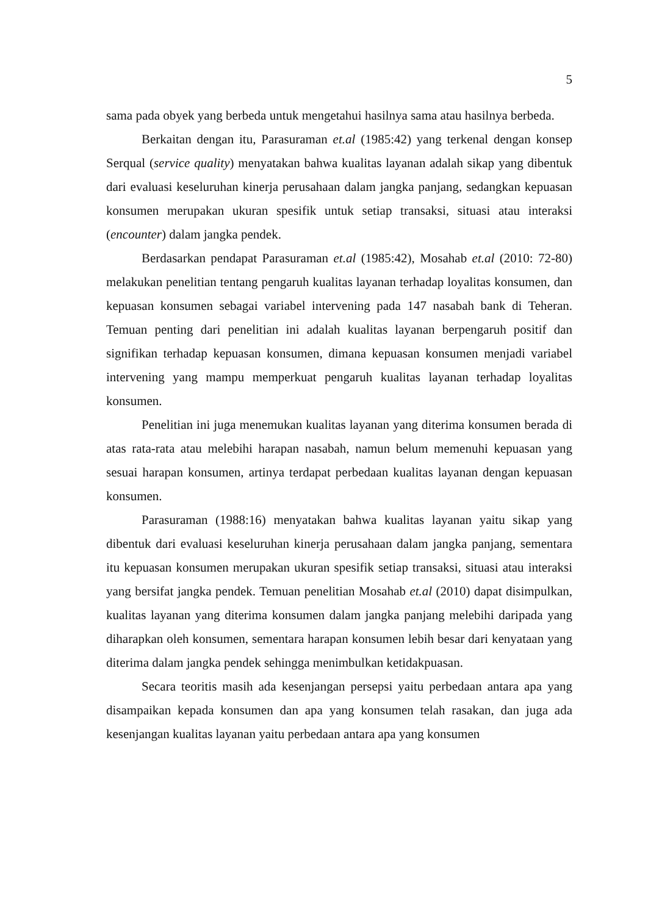5
sama pada obyek yang berbeda untuk mengetahui hasilnya sama atau hasilnya berbeda.
Berkaitan dengan itu, Parasuraman et.al (1985:42) yang terkenal dengan konsep Serqual (service quality) menyatakan bahwa kualitas layanan adalah sikap yang dibentuk dari evaluasi keseluruhan kinerja perusahaan dalam jangka panjang, sedangkan kepuasan konsumen merupakan ukuran spesifik untuk setiap transaksi, situasi atau interaksi (encounter) dalam jangka pendek.
Berdasarkan pendapat Parasuraman et.al (1985:42), Mosahab et.al (2010: 72-80) melakukan penelitian tentang pengaruh kualitas layanan terhadap loyalitas konsumen, dan kepuasan konsumen sebagai variabel intervening pada 147 nasabah bank di Teheran. Temuan penting dari penelitian ini adalah kualitas layanan berpengaruh positif dan signifikan terhadap kepuasan konsumen, dimana kepuasan konsumen menjadi variabel intervening yang mampu memperkuat pengaruh kualitas layanan terhadap loyalitas konsumen.
Penelitian ini juga menemukan kualitas layanan yang diterima konsumen berada di atas rata-rata atau melebihi harapan nasabah, namun belum memenuhi kepuasan yang sesuai harapan konsumen, artinya terdapat perbedaan kualitas layanan dengan kepuasan konsumen.
Parasuraman (1988:16) menyatakan bahwa kualitas layanan yaitu sikap yang dibentuk dari evaluasi keseluruhan kinerja perusahaan dalam jangka panjang, sementara itu kepuasan konsumen merupakan ukuran spesifik setiap transaksi, situasi atau interaksi yang bersifat jangka pendek. Temuan penelitian Mosahab et.al (2010) dapat disimpulkan, kualitas layanan yang diterima konsumen dalam jangka panjang melebihi daripada yang diharapkan oleh konsumen, sementara harapan konsumen lebih besar dari kenyataan yang diterima dalam jangka pendek sehingga menimbulkan ketidakpuasan.
Secara teoritis masih ada kesenjangan persepsi yaitu perbedaan antara apa yang disampaikan kepada konsumen dan apa yang konsumen telah rasakan, dan juga ada kesenjangan kualitas layanan yaitu perbedaan antara apa yang konsumen